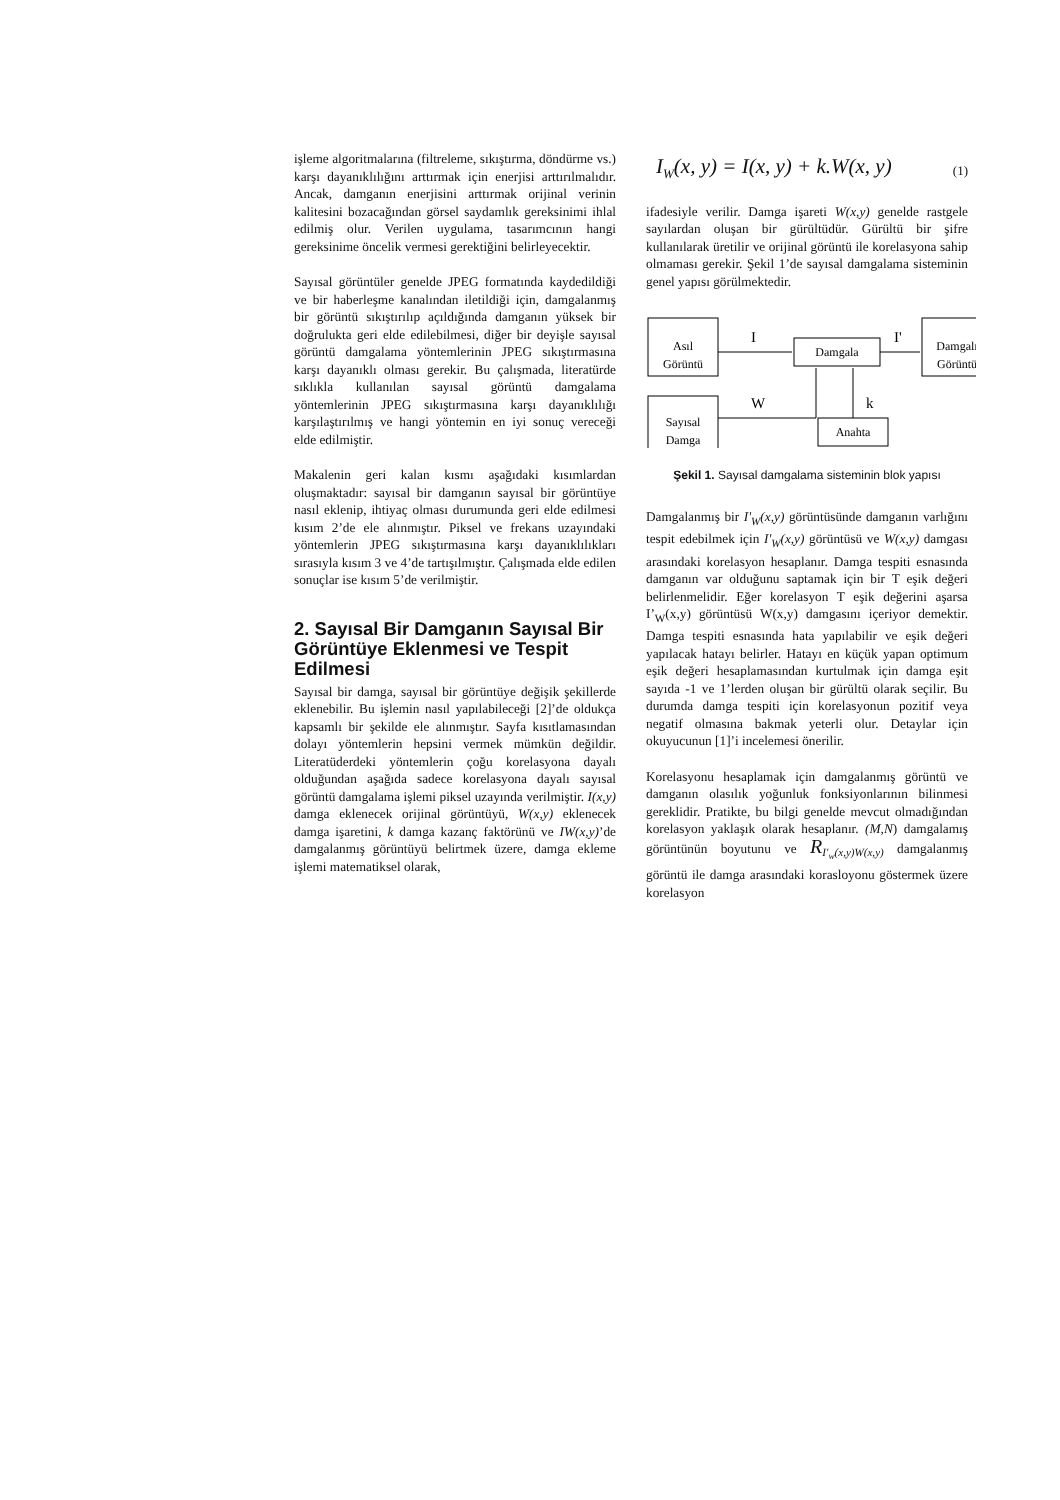işleme algoritmalarına (filtreleme, sıkıştırma, döndürme vs.) karşı dayanıklılığını arttırmak için enerjisi arttırılmalıdır. Ancak, damganın enerjisini arttırmak orijinal verinin kalitesini bozacağından görsel saydamlık gereksinimi ihlal edilmiş olur. Verilen uygulama, tasarımcının hangi gereksinime öncelik vermesi gerektiğini belirleyecektir.
Sayısal görüntüler genelde JPEG formatında kaydedildiği ve bir haberleşme kanalından iletildiği için, damgalanmış bir görüntü sıkıştırılıp açıldığında damganın yüksek bir doğrulukta geri elde edilebilmesi, diğer bir deyişle sayısal görüntü damgalama yöntemlerinin JPEG sıkıştırmasına karşı dayanıklı olması gerekir. Bu çalışmada, literatürde sıklıkla kullanılan sayısal görüntü damgalama yöntemlerinin JPEG sıkıştırmasına karşı dayanıklılığı karşılaştırılmış ve hangi yöntemin en iyi sonuç vereceği elde edilmiştir.
Makalenin geri kalan kısmı aşağıdaki kısımlardan oluşmaktadır: sayısal bir damganın sayısal bir görüntüye nasıl eklenip, ihtiyaç olması durumunda geri elde edilmesi kısım 2’de ele alınmıştır. Piksel ve frekans uzayındaki yöntemlerin JPEG sıkıştırmasına karşı dayanıklılıkları sırasıyla kısım 3 ve 4’de tartışılmıştır. Çalışmada elde edilen sonuçlar ise kısım 5’de verilmiştir.
2. Sayısal Bir Damganın Sayısal Bir Görüntüye Eklenmesi ve Tespit Edilmesi
Sayısal bir damga, sayısal bir görüntüye değişik şekillerde eklenebilir. Bu işlemin nasıl yapılabileceği [2]’de oldukça kapsamlı bir şekilde ele alınmıştır. Sayfa kısıtlamasından dolayı yöntemlerin hepsini vermek mümkün değildir. Literatüderdeki yöntemlerin çoğu korelasyona dayalı olduğundan aşağıda sadece korelasyona dayalı sayısal görüntü damgalama işlemi piksel uzayında verilmiştir. I(x,y) damga eklenecek orijinal görüntüyü, W(x,y) eklenecek damga işaretini, k damga kazanç faktörünü ve IW(x,y)’de damgalanmış görüntüyü belirtmek üzere, damga ekleme işlemi matematiksel olarak,
I<sub>W</sub>(x, y) = I(x, y) + k.W(x, y)
(1)
ifadesiyle verilir. Damga işareti W(x,y) genelde rastgele sayılardan oluşan bir gürültüdür. Gürültü bir şifre kullanılarak üretilir ve orijinal görüntü ile korelasyona sahip olmaması gerekir. Şekil 1’de sayısal damgalama sisteminin genel yapısı görülmektedir.
Asıl
Görüntü
Damgala
Damgalı
Görüntü
Sayısal
Damga
Anahta
I
I'
W
k
Şekil 1. Sayısal damgalama sisteminin blok yapısı
Damgalanmış bir I'<sub>W</sub>(x,y) görüntüsünde damganın varlığını tespit edebilmek için I'<sub>W</sub>(x,y) görüntüsü ve W(x,y) damgası arasındaki korelasyon hesaplanır. Damga tespiti esnasında damganın var olduğunu saptamak için bir T eşik değeri belirlenmelidir. Eğer korelasyon T eşik değerini aşarsa I’<sub>W</sub>(x,y) görüntüsü W(x,y) damgasını içeriyor demektir. Damga tespiti esnasında hata yapılabilir ve eşik değeri yapılacak hatayı belirler. Hatayı en küçük yapan optimum eşik değeri hesaplamasından kurtulmak için damga eşit sayıda -1 ve 1’lerden oluşan bir gürültü olarak seçilir. Bu durumda damga tespiti için korelasyonun pozitif veya negatif olmasına bakmak yeterli olur. Detaylar için okuyucunun [1]’i incelemesi önerilir.
Korelasyonu hesaplamak için damgalanmış görüntü ve damganın olasılık yoğunluk fonksiyonlarının bilinmesi gereklidir. Pratikte, bu bilgi genelde mevcut olmadığından korelasyon yaklaşık olarak hesaplanır. (M,N) damgalamış görüntünün boyutunu ve R<sub>I'<sub>w</sub>(x,y)W(x,y)</sub> damgalanmış görüntü ile damga arasındaki korasloyonu göstermek üzere korelasyon